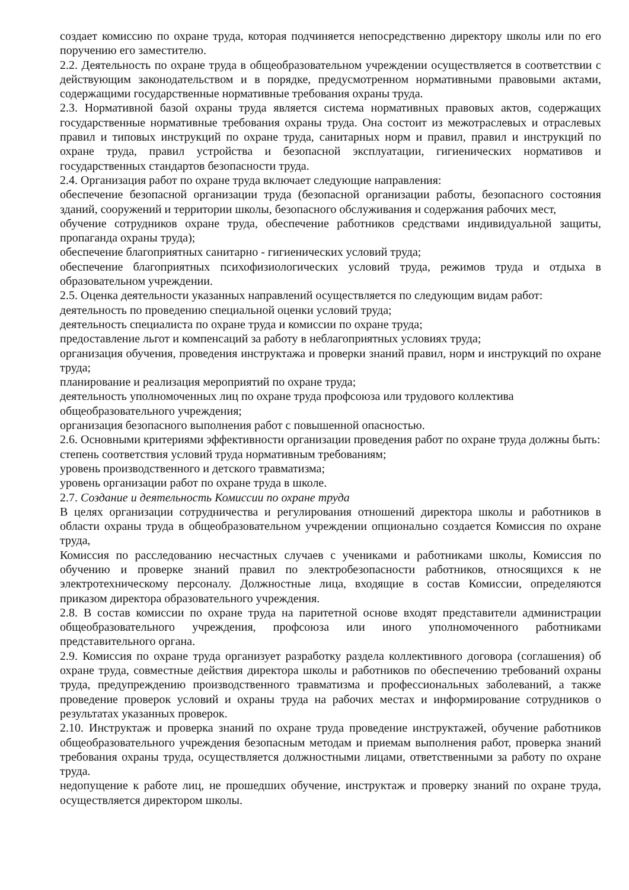создает комиссию по охране труда, которая подчиняется непосредственно директору школы или по его поручению его заместителю.
2.2. Деятельность по охране труда в общеобразовательном учреждении осуществляется в соответствии с действующим законодательством и в порядке, предусмотренном нормативными правовыми актами, содержащими государственные нормативные требования охраны труда.
2.3. Нормативной базой охраны труда является система нормативных правовых актов, содержащих государственные нормативные требования охраны труда. Она состоит из межотраслевых и отраслевых правил и типовых инструкций по охране труда, санитарных норм и правил, правил и инструкций по охране труда, правил устройства и безопасной эксплуатации, гигиенических нормативов и государственных стандартов безопасности труда.
2.4. Организация работ по охране труда включает следующие направления:
обеспечение безопасной организации труда (безопасной организации работы, безопасного состояния зданий, сооружений и территории школы, безопасного обслуживания и содержания рабочих мест,
обучение сотрудников охране труда, обеспечение работников средствами индивидуальной защиты, пропаганда охраны труда);
обеспечение благоприятных санитарно - гигиенических условий труда;
обеспечение благоприятных психофизиологических условий труда, режимов труда и отдыха в образовательном учреждении.
2.5. Оценка деятельности указанных направлений осуществляется по следующим видам работ:
деятельность по проведению специальной оценки условий труда;
деятельность специалиста по охране труда и комиссии по охране труда;
предоставление льгот и компенсаций за работу в неблагоприятных условиях труда;
организация обучения, проведения инструктажа и проверки знаний правил, норм и инструкций по охране труда;
планирование и реализация мероприятий по охране труда;
деятельность уполномоченных лиц по охране труда профсоюза или трудового коллектива общеобразовательного учреждения;
организация безопасного выполнения работ с повышенной опасностью.
2.6. Основными критериями эффективности организации проведения работ по охране труда должны быть:
степень соответствия условий труда нормативным требованиям;
уровень производственного и детского травматизма;
уровень организации работ по охране труда в школе.
2.7. Создание и деятельность Комиссии по охране труда
В целях организации сотрудничества и регулирования отношений директора школы и работников в области охраны труда в общеобразовательном учреждении опционально создается Комиссия по охране труда,
Комиссия по расследованию несчастных случаев с учениками и работниками школы, Комиссия по обучению и проверке знаний правил по электробезопасности работников, относящихся к не электротехническому персоналу. Должностные лица, входящие в состав Комиссии, определяются приказом директора образовательного учреждения.
2.8. В состав комиссии по охране труда на паритетной основе входят представители администрации общеобразовательного учреждения, профсоюза или иного уполномоченного работниками представительного органа.
2.9. Комиссия по охране труда организует разработку раздела коллективного договора (соглашения) об охране труда, совместные действия директора школы и работников по обеспечению требований охраны труда, предупреждению производственного травматизма и профессиональных заболеваний, а также проведение проверок условий и охраны труда на рабочих местах и информирование сотрудников о результатах указанных проверок.
2.10. Инструктаж и проверка знаний по охране труда проведение инструктажей, обучение работников общеобразовательного учреждения безопасным методам и приемам выполнения работ, проверка знаний требования охраны труда, осуществляется должностными лицами, ответственными за работу по охране труда.
недопущение к работе лиц, не прошедших обучение, инструктаж и проверку знаний по охране труда, осуществляется директором школы.